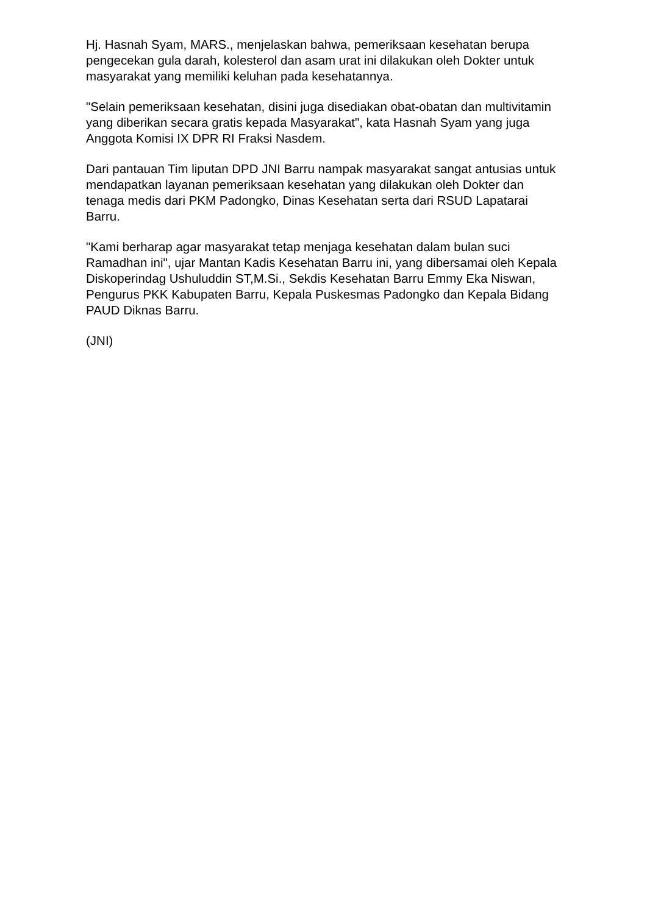Hj. Hasnah Syam, MARS., menjelaskan bahwa, pemeriksaan kesehatan berupa pengecekan gula darah, kolesterol dan asam urat ini dilakukan oleh Dokter untuk masyarakat yang memiliki keluhan pada kesehatannya.
"Selain pemeriksaan kesehatan, disini juga disediakan obat-obatan dan multivitamin yang diberikan secara gratis kepada Masyarakat", kata Hasnah Syam yang juga Anggota Komisi IX DPR RI Fraksi Nasdem.
Dari pantauan Tim liputan DPD JNI Barru nampak masyarakat sangat antusias untuk mendapatkan layanan pemeriksaan kesehatan yang dilakukan oleh Dokter dan tenaga medis dari PKM Padongko, Dinas Kesehatan serta dari RSUD Lapatarai Barru.
"Kami berharap agar masyarakat tetap menjaga kesehatan dalam bulan suci Ramadhan ini", ujar Mantan Kadis Kesehatan Barru ini, yang dibersamai oleh Kepala Diskoperindag Ushuluddin ST,M.Si., Sekdis Kesehatan Barru Emmy Eka Niswan, Pengurus PKK Kabupaten Barru, Kepala Puskesmas Padongko dan Kepala Bidang PAUD Diknas Barru.
(JNI)